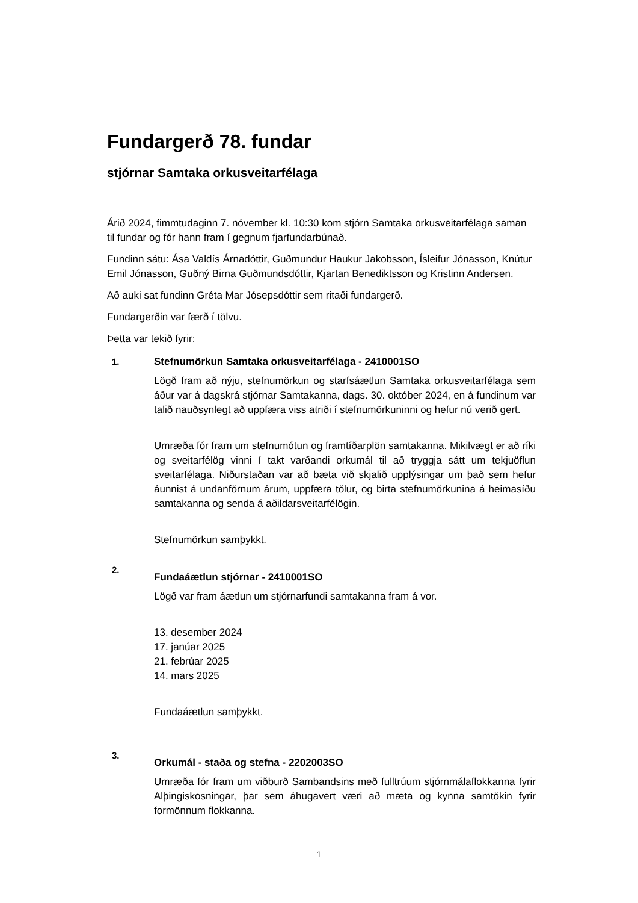Fundargerð 78. fundar
stjórnar Samtaka orkusveitarfélaga
Árið 2024, fimmtudaginn 7. nóvember kl. 10:30 kom stjórn Samtaka orkusveitarfélaga saman til fundar og fór hann fram í gegnum fjarfundarbúnað.
Fundinn sátu: Ása Valdís Árnadóttir, Guðmundur Haukur Jakobsson, Ísleifur Jónasson, Knútur Emil Jónasson, Guðný Birna Guðmundsdóttir, Kjartan Benediktsson og Kristinn Andersen.
Að auki sat fundinn Gréta Mar Jósepsdóttir sem ritaði fundargerð.
Fundargerðin var færð í tölvu.
Þetta var tekið fyrir:
1. Stefnumörkun Samtaka orkusveitarfélaga - 2410001SO
Lögð fram að nýju, stefnumörkun og starfsáætlun Samtaka orkusveitarfélaga sem áður var á dagskrá stjórnar Samtakanna, dags. 30. október 2024, en á fundinum var talið nauðsynlegt að uppfæra viss atriði í stefnumörkuninni og hefur nú verið gert.
Umræða fór fram um stefnumótun og framtíðarplön samtakanna. Mikilvægt er að ríki og sveitarfélög vinni í takt varðandi orkumál til að tryggja sátt um tekjuöflun sveitarfélaga. Niðurstaðan var að bæta við skjalið upplýsingar um það sem hefur áunnist á undanförnum árum, uppfæra tölur, og birta stefnumörkunina á heimasíðu samtakanna og senda á aðildarsveitarfélögin.
Stefnumörkun samþykkt.
2.
Fundaáætlun stjórnar - 2410001SO
Lögð var fram áætlun um stjórnarfundi samtakanna fram á vor.
13. desember 2024
17. janúar 2025
21. febrúar 2025
14. mars 2025
Fundaáætlun samþykkt.
3.
Orkumál - staða og stefna - 2202003SO
Umræða fór fram um viðburð Sambandsins með fulltrúum stjórnmálaflokkanna fyrir Alþingiskosningar, þar sem áhugavert væri að mæta og kynna samtökin fyrir formönnum flokkanna.
1